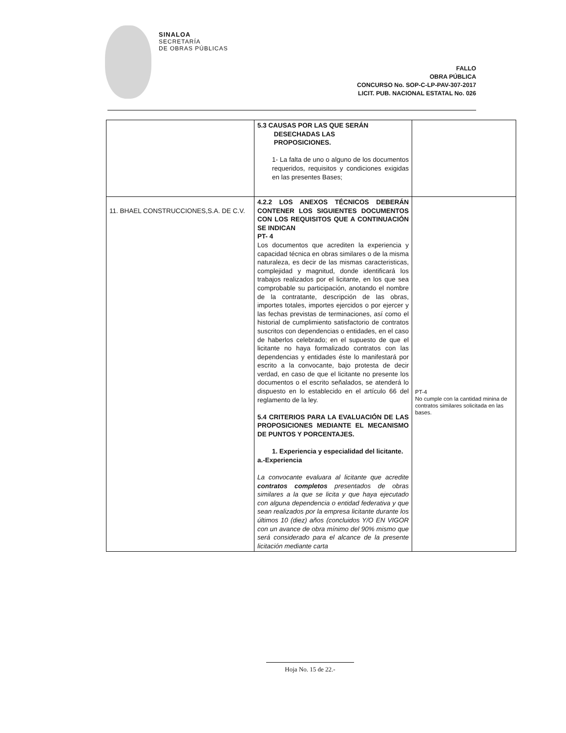SINALOA
SECRETARÍA
DE OBRAS PÚBLICAS
FALLO
OBRA PÚBLICA
CONCURSO No. SOP-C-LP-PAV-307-2017
LICIT. PUB. NACIONAL ESTATAL No. 026
| | 5.3 CAUSAS POR LAS QUE SERÁN DESECHADAS LAS PROPOSICIONES. 1- La falta de uno o alguno de los documentos requeridos, requisitos y condiciones exigidas en las presentes Bases; | |
| 11. BHAEL CONSTRUCCIONES,S.A. DE C.V. | 4.2.2 LOS ANEXOS TÉCNICOS DEBERÁN CONTENER LOS SIGUIENTES DOCUMENTOS CON LOS REQUISITOS QUE A CONTINUACIÓN SE INDICAN PT- 4 Los documentos que acrediten la experiencia y capacidad técnica en obras similares o de la misma naturaleza, es decir de las mismas caracteristicas, complejidad y magnitud, donde identificará los trabajos realizados por el licitante, en los que sea comprobable su participación, anotando el nombre de la contratante, descripción de las obras, importes totales, importes ejercidos o por ejercer y las fechas previstas de terminaciones, así como el historial de cumplimiento satisfactorio de contratos suscritos con dependencias o entidades, en el caso de haberlos celebrado; en el supuesto de que el licitante no haya formalizado contratos con las dependencias y entidades éste lo manifestará por escrito a la convocante, bajo protesta de decir verdad, en caso de que el licitante no presente los documentos o el escrito señalados, se atenderá lo dispuesto en lo establecido en el artículo 66 del reglamento de la ley. 5.4 CRITERIOS PARA LA EVALUACIÓN DE LAS PROPOSICIONES MEDIANTE EL MECANISMO DE PUNTOS Y PORCENTAJES. 1. Experiencia y especialidad del licitante. a.-Experiencia La convocante evaluara al licitante que acredite contratos completos presentados de obras similares a la que se licita y que haya ejecutado con alguna dependencia o entidad federativa y que sean realizados por la empresa licitante durante los últimos 10 (diez) años (concluidos Y/O EN VIGOR con un avance de obra mínimo del 90% mismo que será considerado para el alcance de la presente licitación mediante carta | PT-4 No cumple con la cantidad minina de contratos similares solicitada en las bases. |
Hoja No. 15 de 22.-